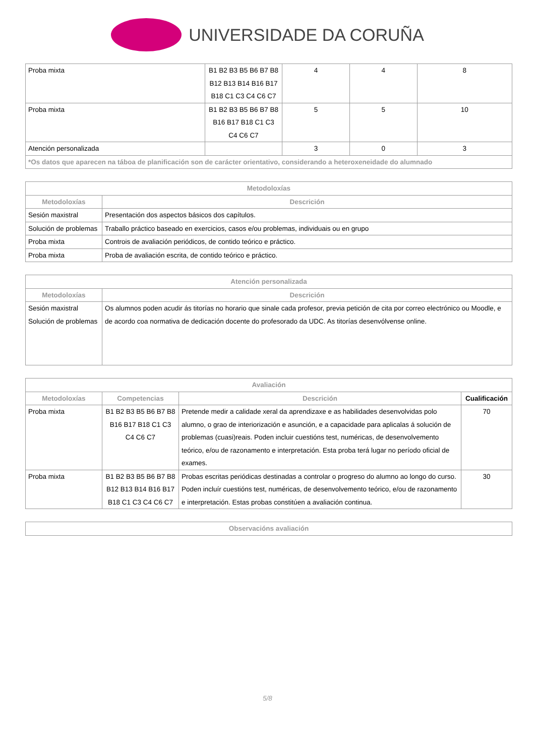UNIVERSIDADE DA CORUÑA
| Proba mixta | B1 B2 B3 B5 B6 B7 B8 B12 B13 B14 B16 B17 B18 C1 C3 C4 C6 C7 | 4 | 4 | 8 |
| Proba mixta | B1 B2 B3 B5 B6 B7 B8 B16 B17 B18 C1 C3 C4 C6 C7 | 5 | 5 | 10 |
| Atención personalizada | | 3 | 0 | 3 |
| *Os datos que aparecen na táboa de planificación son de carácter orientativo, considerando a heteroxeneidade do alumnado | | | | |
| Metodoloxías | |
| --- | --- |
| Metodoloxías | Descrición |
| Sesión maxistral | Presentación dos aspectos básicos dos capítulos. |
| Solución de problemas | Traballo práctico baseado en exercicios, casos e/ou problemas, individuais ou en grupo |
| Proba mixta | Controis de avaliación periódicos, de contido teórico e práctico. |
| Proba mixta | Proba de avaliación escrita, de contido teórico e práctico. |
| Atención personalizada | |
| --- | --- |
| Metodoloxías | Descrición |
| Sesión maxistral Solución de problemas | Os alumnos poden acudir ás titorías no horario que sinale cada profesor, previa petición de cita por correo electrónico ou Moodle, e de acordo coa normativa de dedicación docente do profesorado da UDC. As titorías desenvólvense online. |
| Avaliación | | | |
| --- | --- | --- | --- |
| Metodoloxías | Competencias | Descrición | Cualificación |
| Proba mixta | B1 B2 B3 B5 B6 B7 B8 B16 B17 B18 C1 C3 C4 C6 C7 | Pretende medir a calidade xeral da aprendizaxe e as habilidades desenvolvidas polo alumno, o grao de interiorización e asunción, e a capacidade para aplicalas á solución de problemas (cuasi)reais. Poden incluir cuestións test, numéricas, de desenvolvemento teórico, e/ou de razonamento e interpretación. Esta proba terá lugar no período oficial de exames. | 70 |
| Proba mixta | B1 B2 B3 B5 B6 B7 B8 B12 B13 B14 B16 B17 B18 C1 C3 C4 C6 C7 | Probas escritas periódicas destinadas a controlar o progreso do alumno ao longo do curso. Poden incluír cuestións test, numéricas, de desenvolvemento teórico, e/ou de razonamento e interpretación. Estas probas constitúen a avaliación continua. | 30 |
| Observacións avaliación |
| --- |
5/8